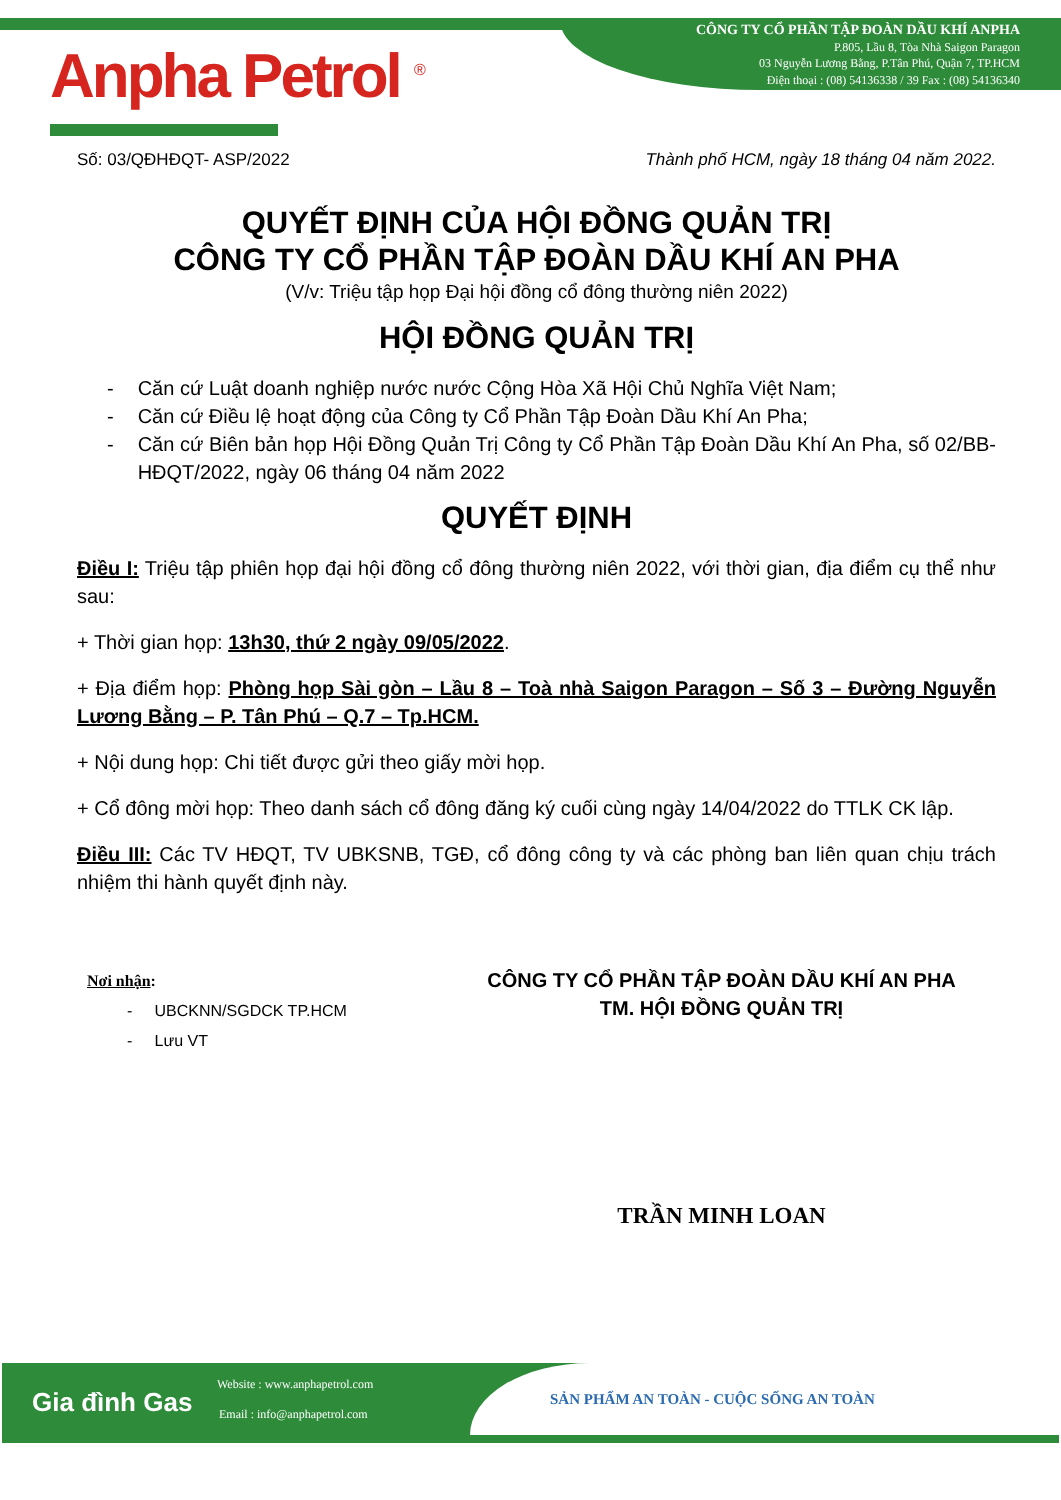Anpha Petrol <sup>®</sup>
CÔNG TY CỔ PHẦN TẬP ĐOÀN DẦU KHÍ ANPHA
P.805, Lầu 8, Tòa Nhà Saigon Paragon
03 Nguyễn Lương Bằng, P.Tân Phú, Quận 7, TP.HCM
Điện thoại : (08) 54136338 / 39 Fax : (08) 54136340
Số: 03/QĐHĐQT- ASP/2022 Thành phố HCM, ngày 18 tháng 04 năm 2022.
QUYẾT ĐỊNH CỦA HỘI ĐỒNG QUẢN TRỊ
CÔNG TY CỔ PHẦN TẬP ĐOÀN DẦU KHÍ AN PHA
(V/v: Triệu tập họp Đại hội đồng cổ đông thường niên 2022)
HỘI ĐỒNG QUẢN TRỊ
- Căn cứ Luật doanh nghiệp nước nước Cộng Hòa Xã Hội Chủ Nghĩa Việt Nam;
- Căn cứ Điều lệ hoạt động của Công ty Cổ Phần Tập Đoàn Dầu Khí An Pha;
- Căn cứ Biên bản họp Hội Đồng Quản Trị Công ty Cổ Phần Tập Đoàn Dầu Khí An Pha, số 02/BB-HĐQT/2022, ngày 06 tháng 04 năm 2022
QUYẾT ĐỊNH
Điều I: Triệu tập phiên họp đại hội đồng cổ đông thường niên 2022, với thời gian, địa điểm cụ thể như sau:
+ Thời gian họp: 13h30, thứ 2 ngày 09/05/2022.
+ Địa điểm họp: Phòng họp Sài gòn – Lầu 8 – Toà nhà Saigon Paragon – Số 3 – Đường Nguyễn Lương Bằng – P. Tân Phú – Q.7 – Tp.HCM.
+ Nội dung họp: Chi tiết được gửi theo giấy mời họp.
+ Cổ đông mời họp: Theo danh sách cổ đông đăng ký cuối cùng ngày 14/04/2022 do TTLK CK lập.
Điều III: Các TV HĐQT, TV UBKSNB, TGĐ, cổ đông công ty và các phòng ban liên quan chịu trách nhiệm thi hành quyết định này.
Nơi nhận:
- UBCKNN/SGDCK TP.HCM
- Lưu VT
CÔNG TY CỔ PHẦN TẬP ĐOÀN DẦU KHÍ AN PHA
TM. HỘI ĐỒNG QUẢN TRỊ
TRẦN MINH LOAN
Gia đình Gas
Website : www.anphapetrol.com
Email : info@anphapetrol.com
SẢN PHẨM AN TOÀN - CUỘC SỐNG AN TOÀN